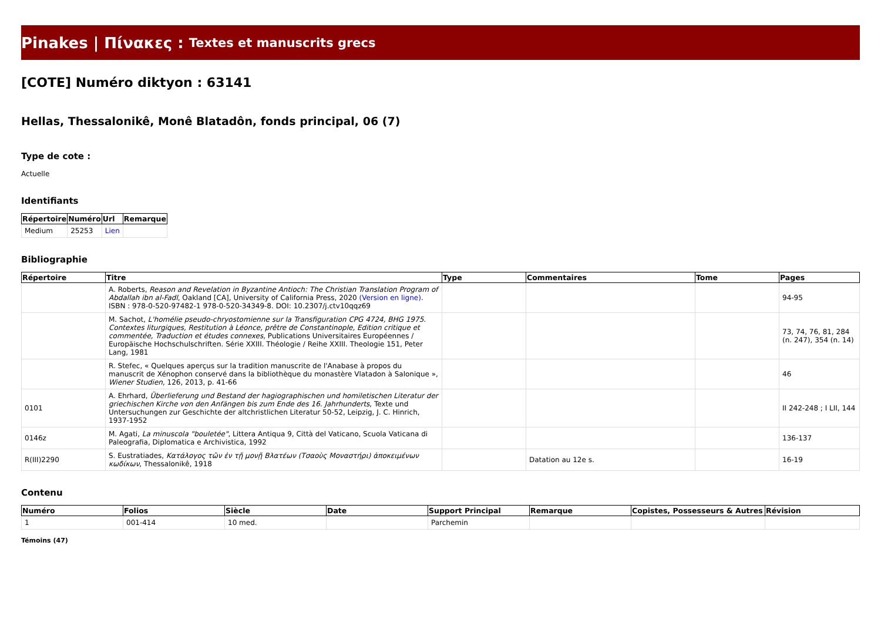Pinakes | Πίνακες : Textes et manuscrits grecs
[COTE] Numéro diktyon : 63141
Hellas, Thessalonikê, Monê Blatadôn, fonds principal, 06 (7)
Type de cote :
Actuelle
Identifiants
| Répertoire | Numéro | Url | Remarque |
| --- | --- | --- | --- |
| Medium | 25253 | Lien | |
Bibliographie
| Répertoire | Titre | Type | Commentaires | Tome | Pages |
| --- | --- | --- | --- | --- | --- |
| | A. Roberts, Reason and Revelation in Byzantine Antioch: The Christian Translation Program of Abdallah ibn al-Fadl , Oakland [CA], University of California Press, 2020 (Version en ligne) . ISBN : 978-0-520-97482-1 978-0-520-34349-8. DOI: 10.2307/j.ctv10qqz69 | | | | 94-95 |
| | M. Sachot, L'homélie pseudo-chryostomienne sur la Transfiguration CPG 4724, BHG 1975. Contextes liturgiques, Restitution à Léonce, prêtre de Constantinople, Edition critique et commentée, Traduction et études connexes , Publications Universitaires Européennes / Europäische Hochschulschriften. Série XXIII. Théologie / Reihe XXIII. Theologie 151, Peter Lang, 1981 | | | | 73, 74, 76, 81, 284 (n. 247), 354 (n. 14) |
| | R. Stefec, « Quelques aperçus sur la tradition manuscrite de l'Anabase à propos du manuscrit de Xénophon conservé dans la bibliothèque du monastère Vlatadon à Salonique », Wiener Studien , 126, 2013, p. 41-66 | | | | 46 |
| 0101 | A. Ehrhard, Überlieferung und Bestand der hagiographischen und homiletischen Literatur der griechischen Kirche von den Anfängen bis zum Ende des 16. Jahrhunderts , Texte und Untersuchungen zur Geschichte der altchristlichen Literatur 50-52, Leipzig, J. C. Hinrich, 1937-1952 | | | | II 242-248 ; I LII, 144 |
| 0146z | M. Agati, La minuscola "bouletée" , Littera Antiqua 9, Città del Vaticano, Scuola Vaticana di Paleografia, Diplomatica e Archivistica, 1992 | | | | 136-137 |
| R(III)2290 | S. Eustratiades, Κατάλογος τῶν ἐν τῇ μονῇ Βλατέων (Τσαοὺς Μοναστήρι) ἀποκειμένων κωδίκων , Thessalonikê, 1918 | | Datation au 12e s. | | 16-19 |
Contenu
| Numéro | Folios | Siècle | Date | Support Principal | Remarque | Copistes, Possesseurs & Autres | Révision |
| --- | --- | --- | --- | --- | --- | --- | --- |
| 1 | 001-414 | 10 med. | | Parchemin | | | |
Témoins (47)